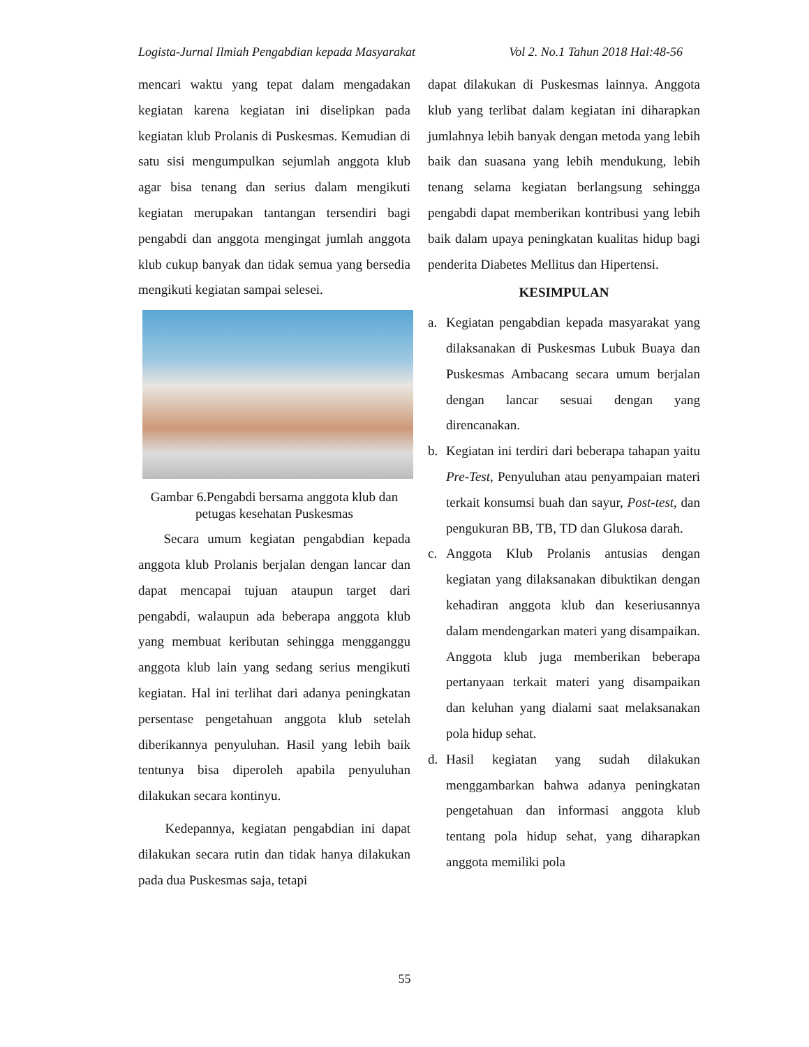Logista-Jurnal Ilmiah Pengabdian kepada Masyarakat Vol 2. No.1 Tahun 2018 Hal:48-56
mencari waktu yang tepat dalam mengadakan kegiatan karena kegiatan ini diselipkan pada kegiatan klub Prolanis di Puskesmas. Kemudian di satu sisi mengumpulkan sejumlah anggota klub agar bisa tenang dan serius dalam mengikuti kegiatan merupakan tantangan tersendiri bagi pengabdi dan anggota mengingat jumlah anggota klub cukup banyak dan tidak semua yang bersedia mengikuti kegiatan sampai selesei.
Gambar 6.Pengabdi bersama anggota klub dan petugas kesehatan Puskesmas
Secara umum kegiatan pengabdian kepada anggota klub Prolanis berjalan dengan lancar dan dapat mencapai tujuan ataupun target dari pengabdi, walaupun ada beberapa anggota klub yang membuat keributan sehingga mengganggu anggota klub lain yang sedang serius mengikuti kegiatan. Hal ini terlihat dari adanya peningkatan persentase pengetahuan anggota klub setelah diberikannya penyuluhan. Hasil yang lebih baik tentunya bisa diperoleh apabila penyuluhan dilakukan secara kontinyu.
Kedepannya, kegiatan pengabdian ini dapat dilakukan secara rutin dan tidak hanya dilakukan pada dua Puskesmas saja, tetapi
dapat dilakukan di Puskesmas lainnya. Anggota klub yang terlibat dalam kegiatan ini diharapkan jumlahnya lebih banyak dengan metoda yang lebih baik dan suasana yang lebih mendukung, lebih tenang selama kegiatan berlangsung sehingga pengabdi dapat memberikan kontribusi yang lebih baik dalam upaya peningkatan kualitas hidup bagi penderita Diabetes Mellitus dan Hipertensi.
KESIMPULAN
a. Kegiatan pengabdian kepada masyarakat yang dilaksanakan di Puskesmas Lubuk Buaya dan Puskesmas Ambacang secara umum berjalan dengan lancar sesuai dengan yang direncanakan.
b. Kegiatan ini terdiri dari beberapa tahapan yaitu Pre-Test, Penyuluhan atau penyampaian materi terkait konsumsi buah dan sayur, Post-test, dan pengukuran BB, TB, TD dan Glukosa darah.
c. Anggota Klub Prolanis antusias dengan kegiatan yang dilaksanakan dibuktikan dengan kehadiran anggota klub dan keseriusannya dalam mendengarkan materi yang disampaikan. Anggota klub juga memberikan beberapa pertanyaan terkait materi yang disampaikan dan keluhan yang dialami saat melaksanakan pola hidup sehat.
d. Hasil kegiatan yang sudah dilakukan menggambarkan bahwa adanya peningkatan pengetahuan dan informasi anggota klub tentang pola hidup sehat, yang diharapkan anggota memiliki pola
55